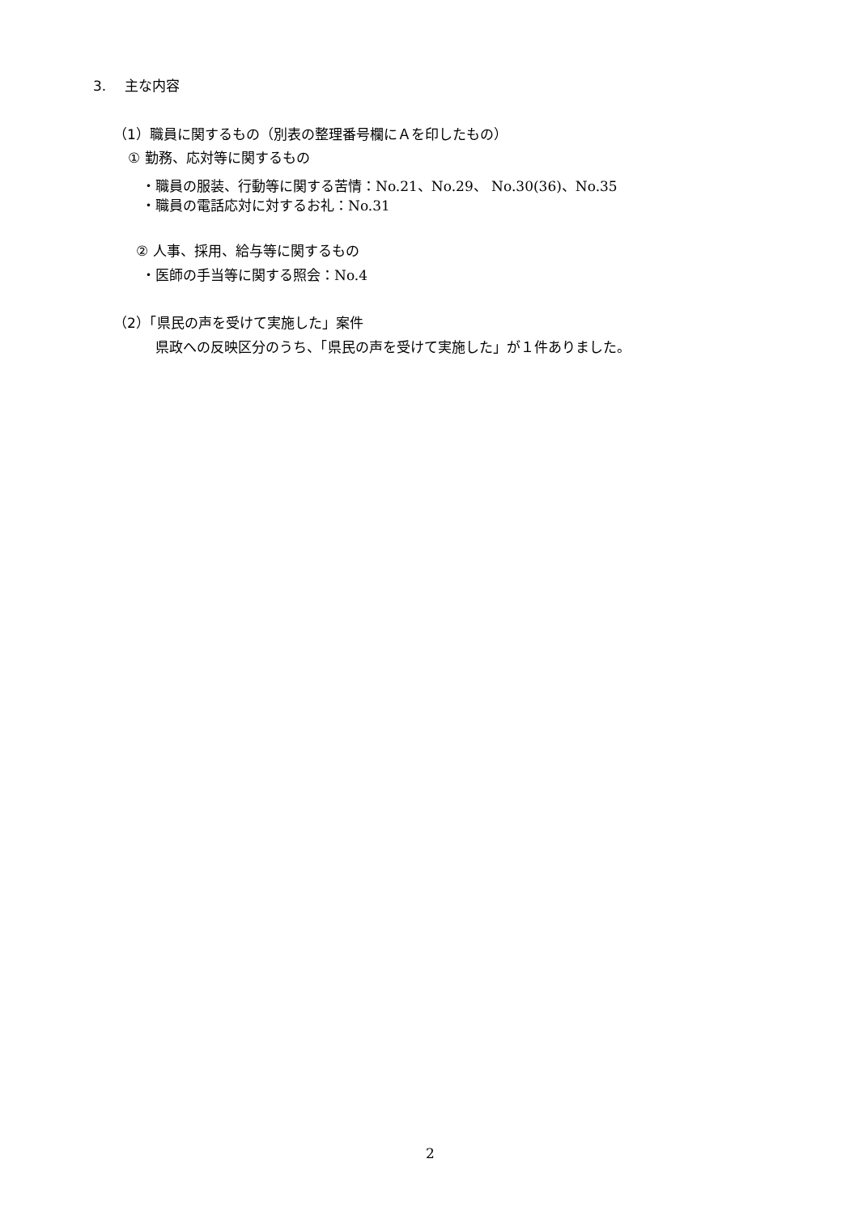3.　 主な内容
（1）職員に関するもの（別表の整理番号欄にＡを印したもの）
① 勤務、応対等に関するもの
・職員の服装、行動等に関する苦情：No.21、No.29、 No.30(36)、No.35
・職員の電話応対に対するお礼：No.31
② 人事、採用、給与等に関するもの
・医師の手当等に関する照会：No.4
（2）「県民の声を受けて実施した」案件
県政への反映区分のうち、「県民の声を受けて実施した」が１件ありました。
2